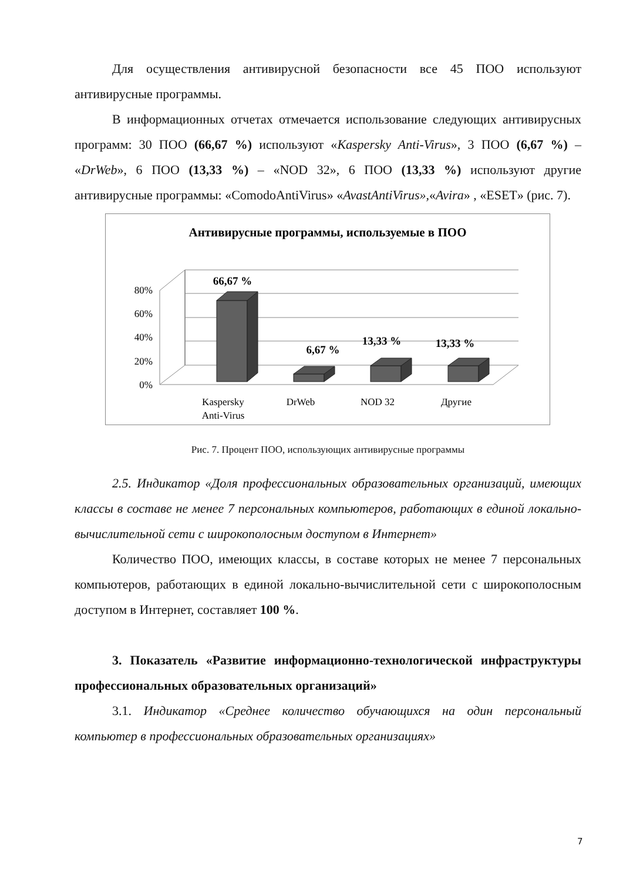Для осуществления антивирусной безопасности все 45 ПОО используют антивирусные программы.
В информационных отчетах отмечается использование следующих антивирусных программ: 30 ПОО (66,67 %) используют «Kaspersky Anti-Virus», 3 ПОО (6,67 %) – «DrWeb», 6 ПОО (13,33 %) – «NOD 32», 6 ПОО (13,33 %) используют другие антивирусные программы: «ComodoAntiVirus» «AvastAntiVirus»,«Avira» , «ESET» (рис. 7).
Антивирусные программы, используемые в ПОО
80%
60%
40%
20%
0%
Kaspersky
Anti-Virus
DrWeb
NOD 32
Другие
66,67 %
6,67 %
13,33 %
13,33 %
Рис. 7. Процент ПОО, использующих антивирусные программы
2.5. Индикатор «Доля профессиональных образовательных организаций, имеющих классы в составе не менее 7 персональных компьютеров, работающих в единой локально-вычислительной сети с широкополосным доступом в Интернет»
Количество ПОО, имеющих классы, в составе которых не менее 7 персональных компьютеров, работающих в единой локально-вычислительной сети с широкополосным доступом в Интернет, составляет 100 %.
3. Показатель «Развитие информационно-технологической инфраструктуры профессиональных образовательных организаций»
3.1. Индикатор «Среднее количество обучающихся на один персональный компьютер в профессиональных образовательных организациях»
7